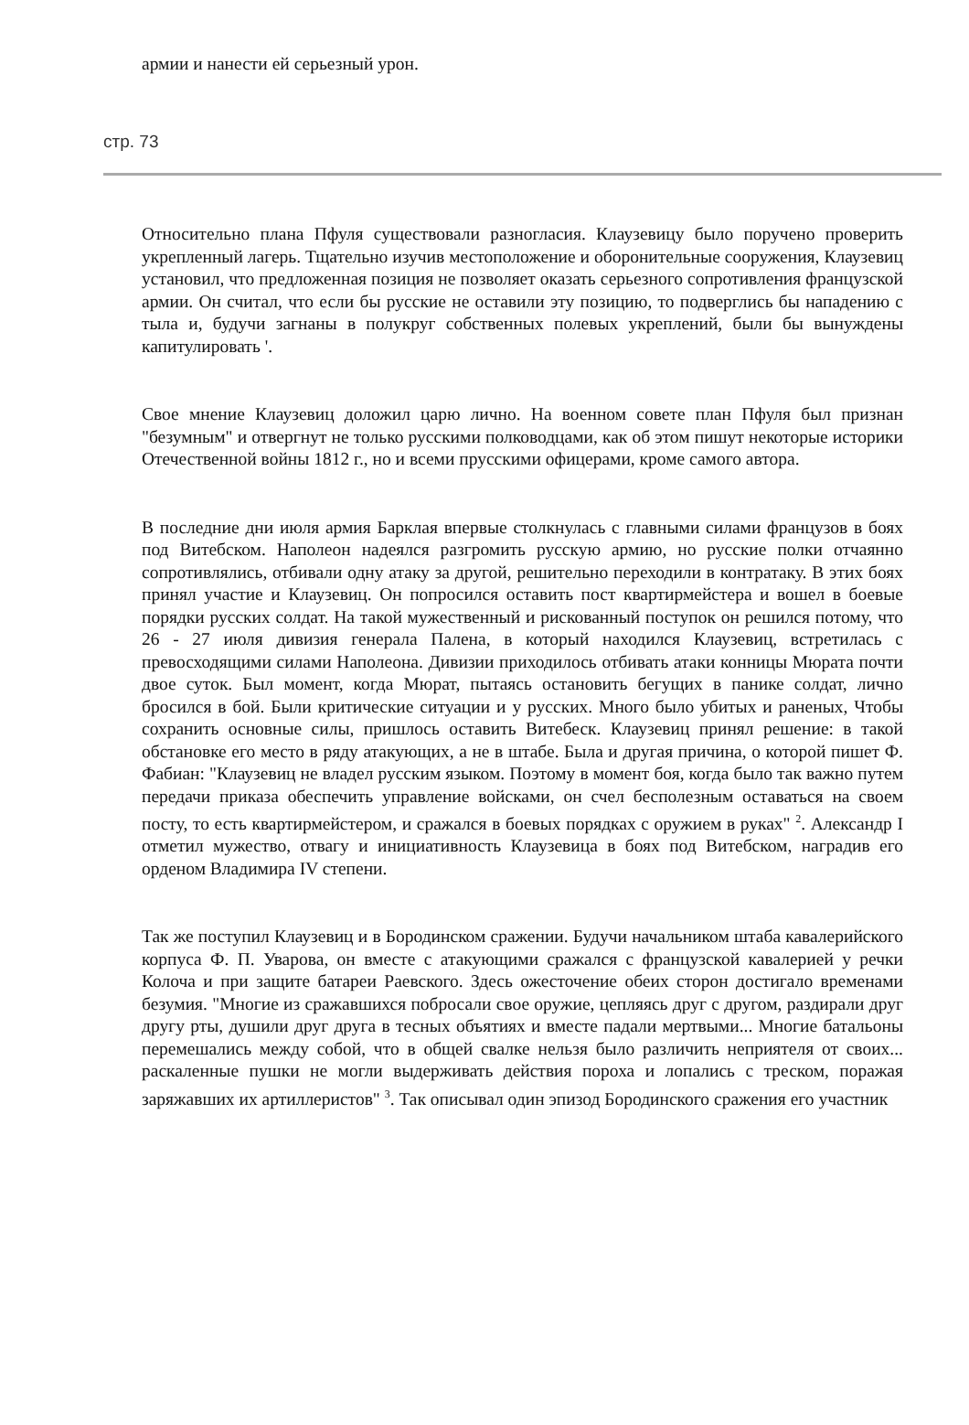армии и нанести ей серьезный урон.
стр. 73
Относительно плана Пфуля существовали разногласия. Клаузевицу было поручено проверить укрепленный лагерь. Тщательно изучив местоположение и оборонительные сооружения, Клаузевиц установил, что предложенная позиция не позволяет оказать серьезного сопротивления французской армии. Он считал, что если бы русские не оставили эту позицию, то подверглись бы нападению с тыла и, будучи загнаны в полукруг собственных полевых укреплений, были бы вынуждены капитулировать '.
Свое мнение Клаузевиц доложил царю лично. На военном совете план Пфуля был признан "безумным" и отвергнут не только русскими полководцами, как об этом пишут некоторые историки Отечественной войны 1812 г., но и всеми прусскими офицерами, кроме самого автора.
В последние дни июля армия Барклая впервые столкнулась с главными силами французов в боях под Витебском. Наполеон надеялся разгромить русскую армию, но русские полки отчаянно сопротивлялись, отбивали одну атаку за другой, решительно переходили в контратаку. В этих боях принял участие и Клаузевиц. Он попросился оставить пост квартирмейстера и вошел в боевые порядки русских солдат. На такой мужественный и рискованный поступок он решился потому, что 26 - 27 июля дивизия генерала Палена, в который находился Клаузевиц, встретилась с превосходящими силами Наполеона. Дивизии приходилось отбивать атаки конницы Мюрата почти двое суток. Был момент, когда Мюрат, пытаясь остановить бегущих в панике солдат, лично бросился в бой. Были критические ситуации и у русских. Много было убитых и раненых, Чтобы сохранить основные силы, пришлось оставить Витебеск. Клаузевиц принял решение: в такой обстановке его место в ряду атакующих, а не в штабе. Была и другая причина, о которой пишет Ф. Фабиан: "Клаузевиц не владел русским языком. Поэтому в момент боя, когда было так важно путем передачи приказа обеспечить управление войсками, он счел бесполезным оставаться на своем посту, то есть квартирмейстером, и сражался в боевых порядках с оружием в руках" <sup>2</sup>. Александр I отметил мужество, отвагу и инициативность Клаузевица в боях под Витебском, наградив его орденом Владимира IV степени.
Так же поступил Клаузевиц и в Бородинском сражении. Будучи начальником штаба кавалерийского корпуса Ф. П. Уварова, он вместе с атакующими сражался с французской кавалерией у речки Колоча и при защите батареи Раевского. Здесь ожесточение обеих сторон достигало временами безумия. "Многие из сражавшихся побросали свое оружие, цепляясь друг с другом, раздирали друг другу рты, душили друг друга в тесных объятиях и вместе падали мертвыми... Многие батальоны перемешались между собой, что в общей свалке нельзя было различить неприятеля от своих... раскаленные пушки не могли выдерживать действия пороха и лопались с треском, поражая заряжавших их артиллеристов" <sup>3</sup>. Так описывал один эпизод Бородинского сражения его участник